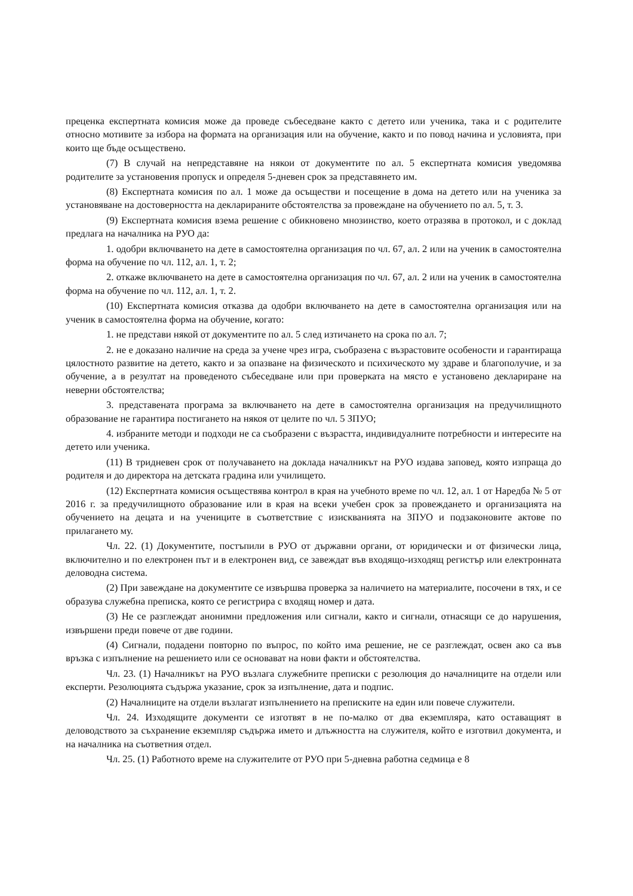преценка експертната комисия може да проведе събеседване както с детето или ученика, така и с родителите относно мотивите за избора на формата на организация или на обучение, както и по повод начина и условията, при които ще бъде осъществено.
(7) В случай на непредставяне на някои от документите по ал. 5 експертната комисия уведомява родителите за установения пропуск и определя 5-дневен срок за представянето им.
(8) Експертната комисия по ал. 1 може да осъществи и посещение в дома на детето или на ученика за установяване на достоверността на декларираните обстоятелства за провеждане на обучението по ал. 5, т. 3.
(9) Експертната комисия взема решение с обикновено мнозинство, което отразява в протокол, и с доклад предлага на началника на РУО да:
1. одобри включването на дете в самостоятелна организация по чл. 67, ал. 2 или на ученик в самостоятелна форма на обучение по чл. 112, ал. 1, т. 2;
2. откаже включването на дете в самостоятелна организация по чл. 67, ал. 2 или на ученик в самостоятелна форма на обучение по чл. 112, ал. 1, т. 2.
(10) Експертната комисия отказва да одобри включването на дете в самостоятелна организация или на ученик в самостоятелна форма на обучение, когато:
1. не представи някой от документите по ал. 5 след изтичането на срока по ал. 7;
2. не е доказано наличие на среда за учене чрез игра, съобразена с възрастовите особености и гарантираща цялостното развитие на детето, както и за опазване на физическото и психическото му здраве и благополучие, и за обучение, а в резултат на проведеното събеседване или при проверката на място е установено деклариране на неверни обстоятелства;
3. представената програма за включването на дете в самостоятелна организация на предучилищното образование не гарантира постигането на някоя от целите по чл. 5 ЗПУО;
4. избраните методи и подходи не са съобразени с възрастта, индивидуалните потребности и интересите на детето или ученика.
(11) В тридневен срок от получаването на доклада началникът на РУО издава заповед, която изпраща до родителя и до директора на детската градина или училището.
(12) Експертната комисия осъществява контрол в края на учебното време по чл. 12, ал. 1 от Наредба № 5 от 2016 г. за предучилищното образование или в края на всеки учебен срок за провеждането и организацията на обучението на децата и на учениците в съответствие с изискванията на ЗПУО и подзаконовите актове по прилагането му.
Чл. 22. (1) Документите, постъпили в РУО от държавни органи, от юридически и от физически лица, включително и по електронен път и в електронен вид, се завеждат във входящо-изходящ регистър или електронната деловодна система.
(2) При завеждане на документите се извършва проверка за наличието на материалите, посочени в тях, и се образува служебна преписка, която се регистрира с входящ номер и дата.
(3) Не се разглеждат анонимни предложения или сигнали, както и сигнали, отнасящи се до нарушения, извършени преди повече от две години.
(4) Сигнали, подадени повторно по въпрос, по който има решение, не се разглеждат, освен ако са във връзка с изпълнение на решението или се основават на нови факти и обстоятелства.
Чл. 23. (1) Началникът на РУО възлага служебните преписки с резолюция до началниците на отдели или експерти. Резолюцията съдържа указание, срок за изпълнение, дата и подпис.
(2) Началниците на отдели възлагат изпълнението на преписките на един или повече служители.
Чл. 24. Изходящите документи се изготвят в не по-малко от два екземпляра, като оставащият в деловодството за съхранение екземпляр съдържа името и длъжността на служителя, който е изготвил документа, и на началника на съответния отдел.
Чл. 25. (1) Работното време на служителите от РУО при 5-дневна работна седмица е 8